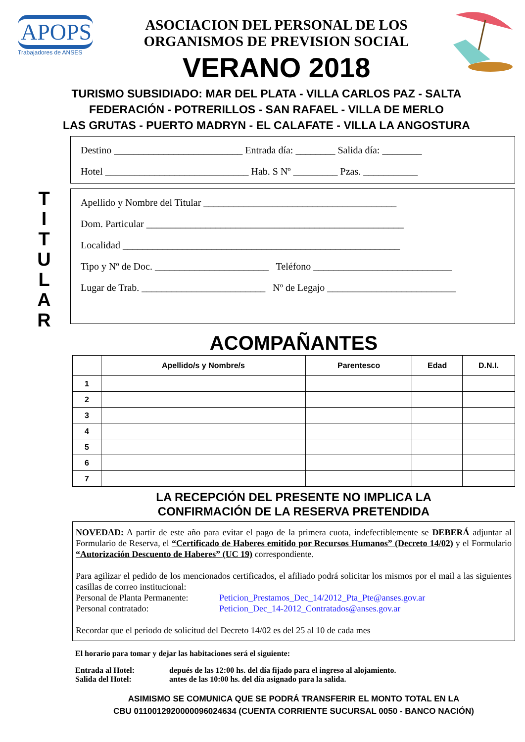APOPS
Trabajadores de ANSES
ASOCIACION DEL PERSONAL DE LOS
ORGANISMOS DE PREVISION SOCIAL
VERANO 2018
TURISMO SUBSIDIADO: MAR DEL PLATA - VILLA CARLOS PAZ - SALTA
FEDERACIÓN - POTRERILLOS - SAN RAFAEL - VILLA DE MERLO
LAS GRUTAS - PUERTO MADRYN - EL CALAFATE - VILLA LA ANGOSTURA
Destino __________________________ Entrada día: ________ Salida día: ________
Hotel _____________________________ Hab. S Nº _________ Pzas. ___________
T
I
T
U
L
A
R
Apellido y Nombre del Titular _______________________________________
Dom. Particular ____________________________________________________
Localidad ________________________________________________________
Tipo y Nº de Doc. _______________________ Teléfono ____________________________
Lugar de Trab. _________________________ Nº de Legajo __________________________
ACOMPAÑANTES
| | Apellido/s y Nombre/s | Parentesco | Edad | D.N.I. |
| --- | --- | --- | --- | --- |
| 1 | | | | |
| 2 | | | | |
| 3 | | | | |
| 4 | | | | |
| 5 | | | | |
| 6 | | | | |
| 7 | | | | |
LA RECEPCIÓN DEL PRESENTE NO IMPLICA LA
CONFIRMACIÓN DE LA RESERVA PRETENDIDA
NOVEDAD: A partir de este año para evitar el pago de la primera cuota, indefectiblemente se DEBERÁ adjuntar al Formulario de Reserva, el “Certificado de Haberes emitido por Recursos Humanos” (Decreto 14/02) y el Formulario “Autorización Descuento de Haberes” (UC 19) correspondiente.
Para agilizar el pedido de los mencionados certificados, el afiliado podrá solicitar los mismos por el mail a las siguientes casillas de correo institucional:
Personal de Planta Permanente: Peticion_Prestamos_Dec_14/2012_Pta_Pte@anses.gov.ar
Personal contratado: Peticion_Dec_14-2012_Contratados@anses.gov.ar
Recordar que el periodo de solicitud del Decreto 14/02 es del 25 al 10 de cada mes
El horario para tomar y dejar las habitaciones será el siguiente:
Entrada al Hotel: depués de las 12:00 hs. del día fijado para el ingreso al alojamiento.
Salida del Hotel: antes de las 10:00 hs. del día asignado para la salida.
ASIMISMO SE COMUNICA QUE SE PODRÁ TRANSFERIR EL MONTO TOTAL EN LA
CBU 0110012920000096024634 (CUENTA CORRIENTE SUCURSAL 0050 - BANCO NACIÓN)